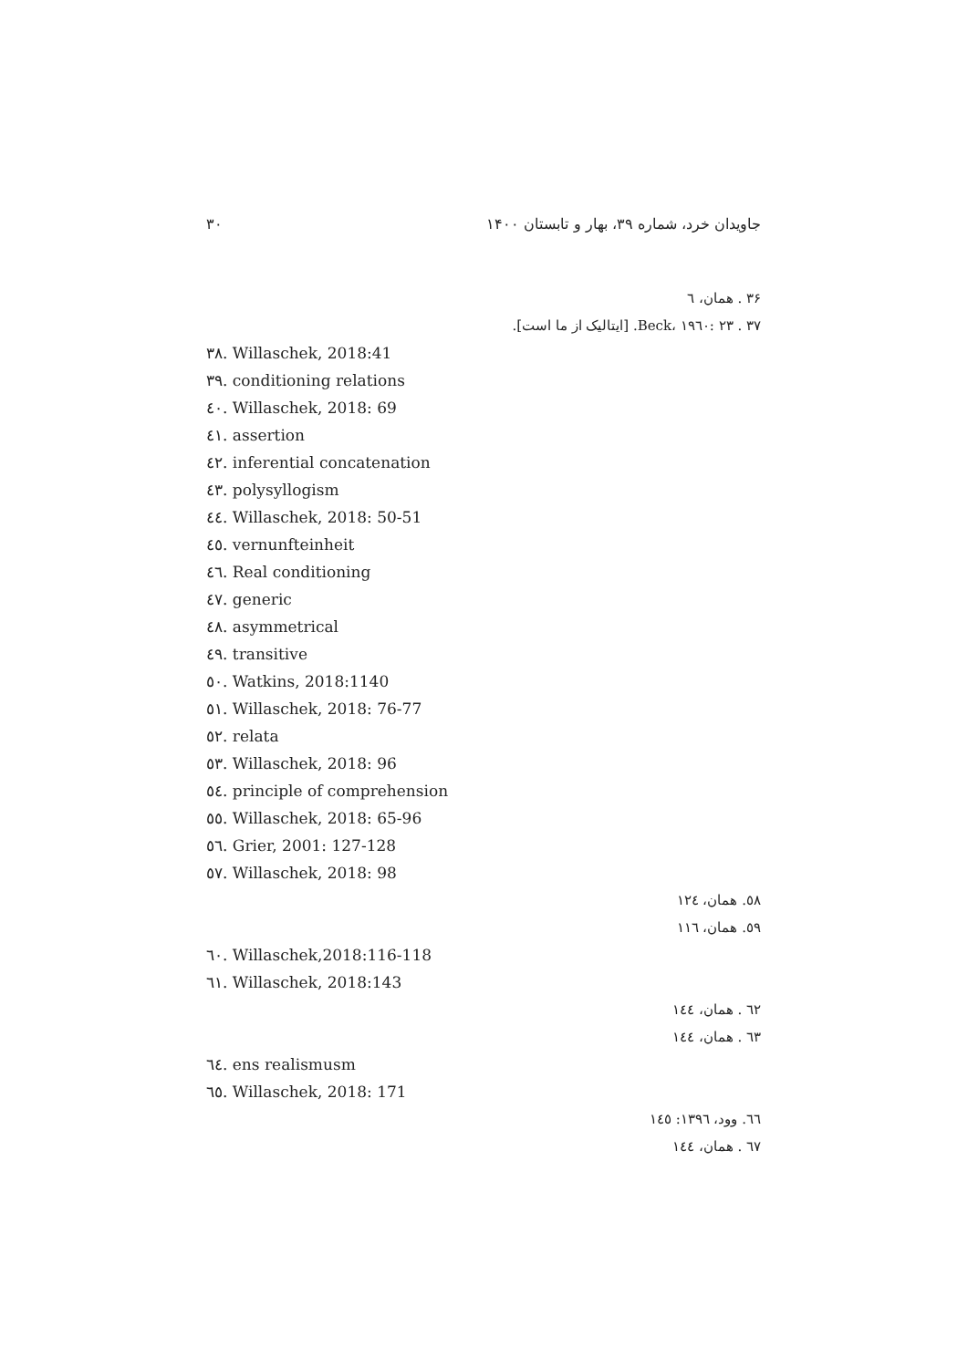۳۰ جاویدان خرد، شماره ۳۹، بهار و تابستان ۱۴۰۰
۳۶ . همان، ٦
۳۷ . Beck، ۱۹٦۰: ۲۳. [ایتالیک از ما است].
۳۸. Willaschek, 2018:41
۳۹. conditioning relations
٤۰. Willaschek, 2018: 69
٤١. assertion
٤٢. inferential concatenation
٤٣. polysyllogism
٤٤. Willaschek, 2018: 50-51
٤٥. vernunfteinheit
٤٦. Real conditioning
٤٧. generic
٤٨. asymmetrical
٤٩. transitive
٥۰. Watkins, 2018:1140
٥١. Willaschek, 2018: 76-77
٥٢. relata
٥٣. Willaschek, 2018: 96
٥٤. principle of comprehension
٥٥. Willaschek, 2018: 65-96
٥٦. Grier, 2001: 127-128
٥٧. Willaschek, 2018: 98
٥٨. همان، ١٢٤
٥٩. همان، ١١٦
٦۰. Willaschek,2018:116-118
٦١. Willaschek, 2018:143
٦٢ . همان، ١٤٤
٦٣ . همان، ١٤٤
٦٤. ens realismusm
٦٥. Willaschek, 2018: 171
٦٦. وود، ١٣٩٦: ١٤٥
٦٧ . همان، ١٤٤